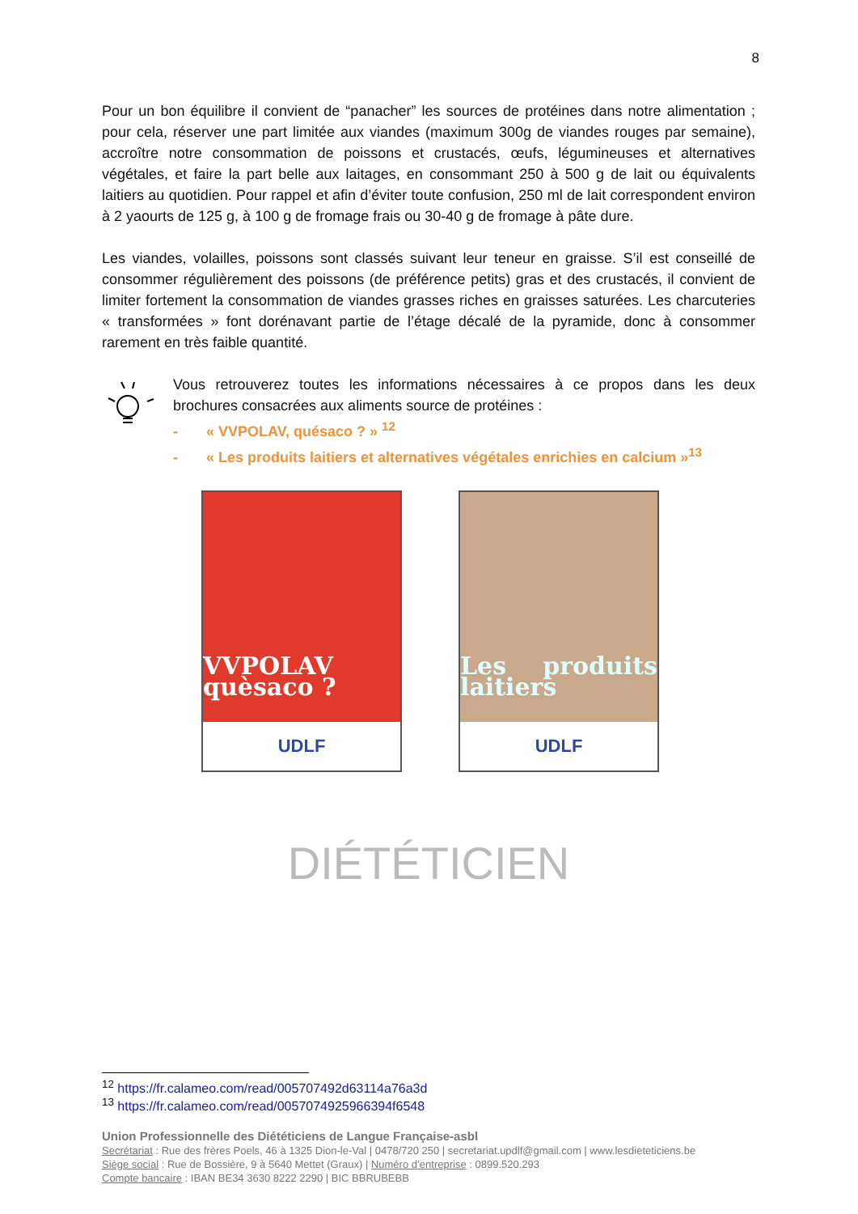8
Pour un bon équilibre il convient de “panacher” les sources de protéines dans notre alimentation ; pour cela, réserver une part limitée aux viandes (maximum 300g de viandes rouges par semaine), accroître notre consommation de poissons et crustacés, œufs, légumineuses et alternatives végétales, et faire la part belle aux laitages, en consommant 250 à 500 g de lait ou équivalents laitiers au quotidien. Pour rappel et afin d’éviter toute confusion, 250 ml de lait correspondent environ à 2 yaourts de 125 g, à 100 g de fromage frais ou 30-40 g de fromage à pâte dure.
Les viandes, volailles, poissons sont classés suivant leur teneur en graisse. S’il est conseillé de consommer régulièrement des poissons (de préférence petits) gras et des crustacés, il convient de limiter fortement la consommation de viandes grasses riches en graisses saturées. Les charcuteries « transformées » font dorénavant partie de l’étage décalé de la pyramide, donc à consommer rarement en très faible quantité.
Vous retrouverez toutes les informations nécessaires à ce propos dans les deux brochures consacrées aux aliments source de protéines :
- « VVPOLAV, quésaco ? » <sup>12</sup>
- « Les produits laitiers et alternatives végétales enrichies en calcium »<sup>13</sup>
VVPOLAV quèsaco ?
UDLF
Les produits laitiers
UDLF
DIÉTÉTICIEN
<sup>12</sup> https://fr.calameo.com/read/005707492d63114a76a3d
<sup>13</sup> https://fr.calameo.com/read/0057074925966394f6548
Union Professionnelle des Diététiciens de Langue Française-asbl
Secrétariat : Rue des frères Poels, 46 à 1325 Dion-le-Val | 0478/720 250 | secretariat.updlf@gmail.com | www.lesdieteticiens.be
Siège social : Rue de Bossière, 9 à 5640 Mettet (Graux) | Numéro d’entreprise : 0899.520.293
Compte bancaire : IBAN BE34 3630 8222 2290 | BIC BBRUBEBB